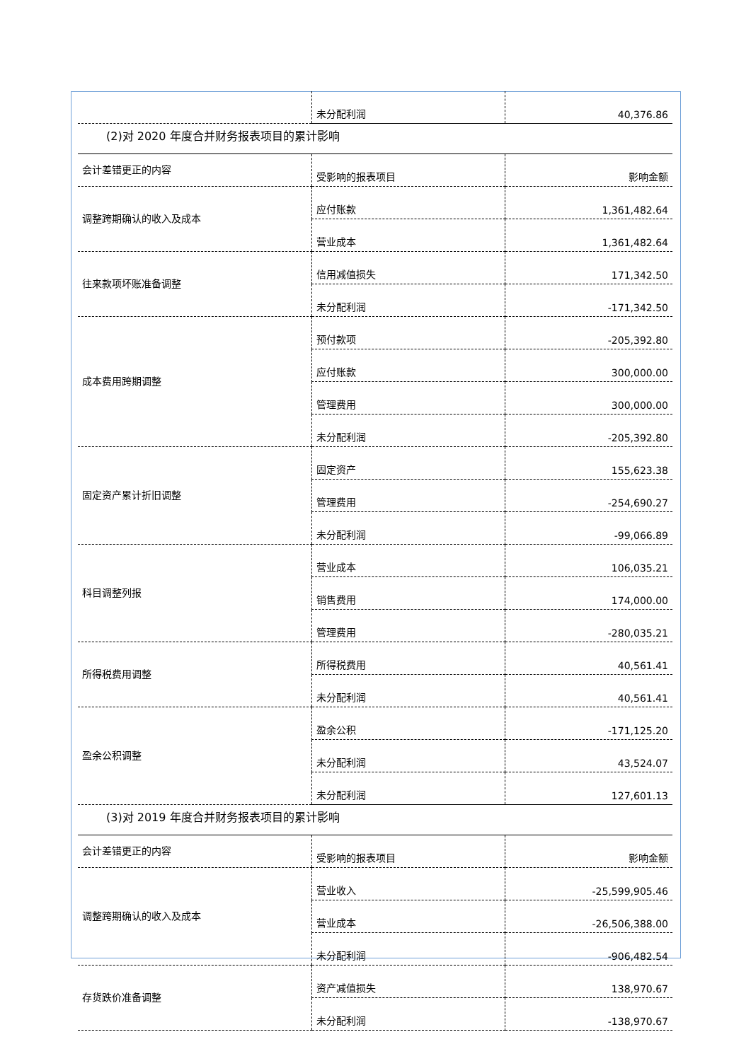| | 未分配利润 | 40,376.86 |
(2)对 2020 年度合并财务报表项目的累计影响
| 会计差错更正的内容 | 受影响的报表项目 | 影响金额 |
| 调整跨期确认的收入及成本 | 应付账款 | 1,361,482.64 |
| | 营业成本 | 1,361,482.64 |
| 往来款项坏账准备调整 | 信用减值损失 | 171,342.50 |
| | 未分配利润 | -171,342.50 |
| 成本费用跨期调整 | 预付款项 | -205,392.80 |
| | 应付账款 | 300,000.00 |
| | 管理费用 | 300,000.00 |
| | 未分配利润 | -205,392.80 |
| 固定资产累计折旧调整 | 固定资产 | 155,623.38 |
| | 管理费用 | -254,690.27 |
| | 未分配利润 | -99,066.89 |
| 科目调整列报 | 营业成本 | 106,035.21 |
| | 销售费用 | 174,000.00 |
| | 管理费用 | -280,035.21 |
| 所得税费用调整 | 所得税费用 | 40,561.41 |
| | 未分配利润 | 40,561.41 |
| 盈余公积调整 | 盈余公积 | -171,125.20 |
| | 未分配利润 | 43,524.07 |
| | 未分配利润 | 127,601.13 |
(3)对 2019 年度合并财务报表项目的累计影响
| 会计差错更正的内容 | 受影响的报表项目 | 影响金额 |
| 调整跨期确认的收入及成本 | 营业收入 | -25,599,905.46 |
| | 营业成本 | -26,506,388.00 |
| | 未分配利润 | -906,482.54 |
| 存货跌价准备调整 | 资产减值损失 | 138,970.67 |
| | 未分配利润 | -138,970.67 |